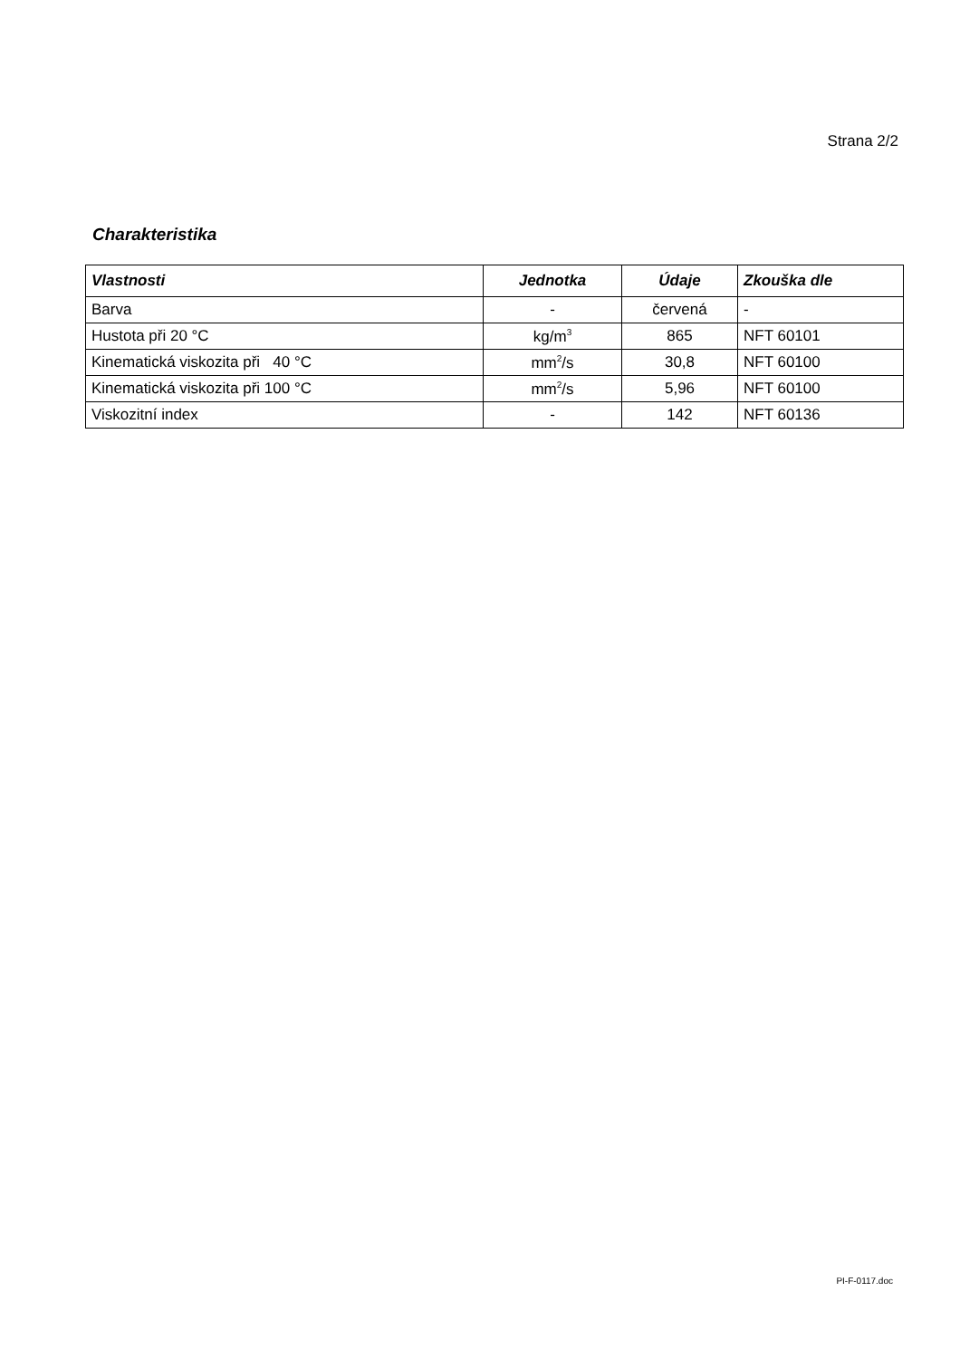Strana 2/2
Charakteristika
| Vlastnosti | Jednotka | Údaje | Zkouška dle |
| --- | --- | --- | --- |
| Barva | - | červená | - |
| Hustota při 20 °C | kg/m<sup>3</sup> | 865 | NFT 60101 |
| Kinematická viskozita při 40 °C | mm<sup>2</sup>/s | 30,8 | NFT 60100 |
| Kinematická viskozita při 100 °C | mm<sup>2</sup>/s | 5,96 | NFT 60100 |
| Viskozitní index | - | 142 | NFT 60136 |
PI-F-0117.doc